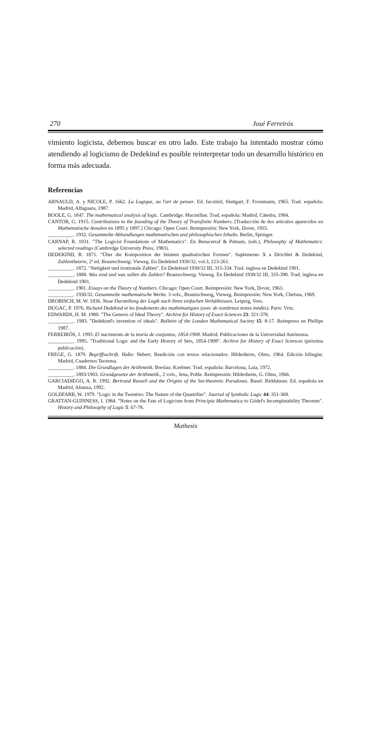270 José Ferreirós
vimiento logicista, debemos buscar en otro lado. Este trabajo ha intentado mostrar cómo atendiendo al logicismo de Dedekind es posible reinterpretar todo un desarrollo histórico en forma más adecuada.
Referencias
ARNAULD, A. y NICOLE, P. 1662. La Logique, ou l'art de penser. Ed. facsímil, Stuttgart, F. Frommann, 1965. Trad. española: Madrid, Alfaguara, 1987.
BOOLE, G. 1847. The mathematical analysis of logic. Cambridge: Macmillan. Trad. española: Madrid, Cátedra, 1984.
CANTOR, G. 1915. Contributions to the founding of the Theory of Transfinite Numbers. [Traducción de dos artículos aparecidos en Mathematische Annalen en 1895 y 1897.] Chicago: Open Court. Reimpresión: New York, Dover, 1955.
__________. 1932. Gesammelte Abhandlungen mathematischen und philosophischen Inhalts. Berlin, Springer.
CARNAP, R. 1931. "The Logicist Foundations of Mathematics". En Benacerraf & Putnam, (eds.), Philosophy of Mathematics: selected readings (Cambridge University Press, 1983).
DEDEKIND, R. 1871. "Über die Komposition der binären quadratischen Formen". Suplemento X a Dirichlet & Dedekind, Zahlentheorie, 2ª ed. Braunschweig: Vieweg. En Dedekind 1930/32, vol.3, 223-261.
__________. 1872. "Stetigkeit und irrationale Zahlen". En Dedekind 1930/32 III, 315-334. Trad. inglesa en Dedekind 1901.
__________. 1888. Was sind und was sollen die Zahlen? Braunschweig: Vieweg. En Dedekind 1930/32 III, 335-390. Trad. inglesa en Dedekind 1901.
__________. 1901. Essays on the Theory of Numbers. Chicago: Open Court. Reimpresión: New York, Dover, 1963.
__________. 1930/32. Gesammelte mathematische Werke. 3 vols., Braunschweig, Vieweg. Reimpresión: New York, Chelsea, 1969.
DROBISCH, M. W. 1836. Neue Darstellung der Logik nach ihren einfachen Verhältnissen. Leipzig, Voss.
DUGAC, P. 1976. Richard Dedekind et les fondements des mathématiques (avec de nombreux textes inédits). Paris: Vrin.
EDWARDS, H. M. 1980. "The Genesis of Ideal Theory". Archive for History of Exact Sciences 23: 321-378.
__________. 1983. "Dedekind's invention of ideals". Bulletin of the London Mathematical Society 15: 8-17. Reimpreso en Phillips 1987.
FERREIRÓS, J. 1993. El nacimiento de la teoría de conjuntos, 1854-1908. Madrid: Publicaciones de la Universidad Autónoma.
__________. 1995. "Traditional Logic and the Early History of Sets, 1854-1908". Archive for History of Exact Sciences (próxima publicación).
FREGE, G. 1879. Begriffsschrift. Halle: Nebert. Reedición con textos relacionados: Hildesheim, Olms, 1964. Edición bilingüe: Madrid, Cuadernos Teorema.
__________. 1884. Die Grundlagen der Arithmetik. Breslau: Koebner. Trad. española: Barcelona, Laia, 1972.
__________. 1893/1903. Grundgesetze der Arithmetik., 2 vols., Jena, Pohle. Reimpresión: Hildesheim, G. Olms, 1966.
GARCIADIEGO, A. R. 1992. Bertrand Russell and the Origins of the Set-theoretic Paradoxes. Basel: Birkhäuser. Ed. española en Madrid, Alianza, 1992.
GOLDFARB, W. 1979. "Logic in the Twenties: The Nature of the Quantifier". Journal of Symbolic Logic 44: 351-368.
GRATTAN-GUINNESS, I. 1984. "Notes on the Fate of Logicism from Principia Mathematica to Gödel's Incompletability Theorem". History and Philosophy of Logic 5: 67-78.
Mathesis